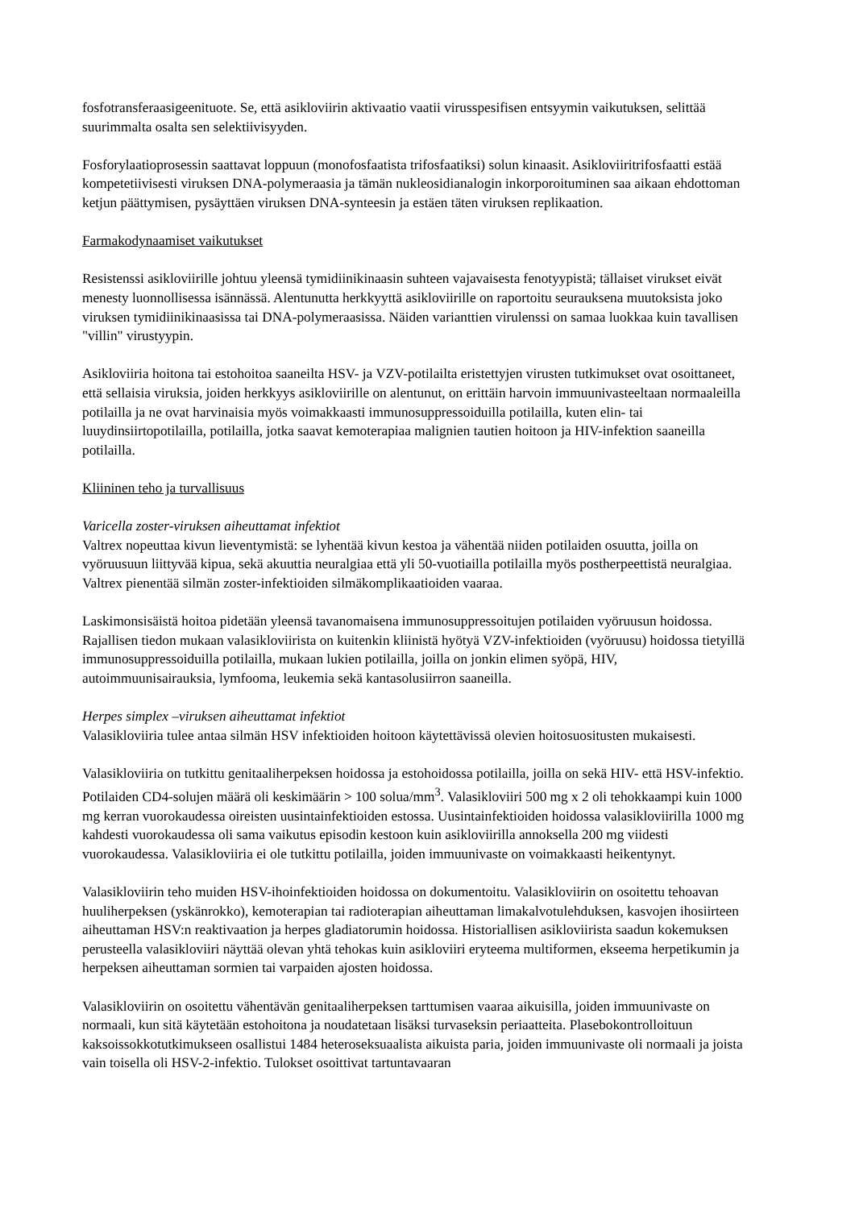fosfotransferaasigeenituote. Se, että asikloviirin aktivaatio vaatii virusspesifisen entsyymin vaikutuksen, selittää suurimmalta osalta sen selektiivisyyden.
Fosforylaatioprosessin saattavat loppuun (monofosfaatista trifosfaatiksi) solun kinaasit. Asikloviiritrifosfaatti estää kompetetiivisesti viruksen DNA-polymeraasia ja tämän nukleosidianalogin inkorporoituminen saa aikaan ehdottoman ketjun päättymisen, pysäyttäen viruksen DNA-synteesin ja estäen täten viruksen replikaation.
Farmakodynaamiset vaikutukset
Resistenssi asikloviirille johtuu yleensä tymidiinikinaasin suhteen vajavaisesta fenotyypistä; tällaiset virukset eivät menesty luonnollisessa isännässä. Alentunutta herkkyyttä asikloviirille on raportoitu seurauksena muutoksista joko viruksen tymidiinikinaasissa tai DNA-polymeraasissa. Näiden varianttien virulenssi on samaa luokkaa kuin tavallisen "villin" virustyypin.
Asikloviiria hoitona tai estohoitoa saaneilta HSV- ja VZV-potilailta eristettyjen virusten tutkimukset ovat osoittaneet, että sellaisia viruksia, joiden herkkyys asikloviirille on alentunut, on erittäin harvoin immuunivasteeltaan normaaleilla potilailla ja ne ovat harvinaisia myös voimakkaasti immunosuppressoiduilla potilailla, kuten elin- tai luuydinsiirtopotilailla, potilailla, jotka saavat kemoterapiaa malignien tautien hoitoon ja HIV-infektion saaneilla potilailla.
Kliininen teho ja turvallisuus
Varicella zoster-viruksen aiheuttamat infektiot
Valtrex nopeuttaa kivun lieventymistä: se lyhentää kivun kestoa ja vähentää niiden potilaiden osuutta, joilla on vyöruusuun liittyvää kipua, sekä akuuttia neuralgiaa että yli 50-vuotiailla potilailla myös postherpeettistä neuralgiaa. Valtrex pienentää silmän zoster-infektioiden silmäkomplikaatioiden vaaraa.
Laskimonsisäistä hoitoa pidetään yleensä tavanomaisena immunosuppressoitujen potilaiden vyöruusun hoidossa. Rajallisen tiedon mukaan valasikloviirista on kuitenkin kliinistä hyötyä VZV-infektioiden (vyöruusu) hoidossa tietyillä immunosuppressoiduilla potilailla, mukaan lukien potilailla, joilla on jonkin elimen syöpä, HIV, autoimmuunisairauksia, lymfooma, leukemia sekä kantasolusiirron saaneilla.
Herpes simplex –viruksen aiheuttamat infektiot
Valasikloviiria tulee antaa silmän HSV infektioiden hoitoon käytettävissä olevien hoitosuositusten mukaisesti.
Valasikloviiria on tutkittu genitaaliherpeksen hoidossa ja estohoidossa potilailla, joilla on sekä HIV- että HSV-infektio. Potilaiden CD4-solujen määrä oli keskimäärin > 100 solua/mm<sup>3</sup>. Valasikloviiri 500 mg x 2 oli tehokkaampi kuin 1000 mg kerran vuorokaudessa oireisten uusintainfektioiden estossa. Uusintainfektioiden hoidossa valasikloviirilla 1000 mg kahdesti vuorokaudessa oli sama vaikutus episodin kestoon kuin asikloviirilla annoksella 200 mg viidesti vuorokaudessa. Valasikloviiria ei ole tutkittu potilailla, joiden immuunivaste on voimakkaasti heikentynyt.
Valasikloviirin teho muiden HSV-ihoinfektioiden hoidossa on dokumentoitu. Valasikloviirin on osoitettu tehoavan huuliherpeksen (yskänrokko), kemoterapian tai radioterapian aiheuttaman limakalvotulehduksen, kasvojen ihosiirteen aiheuttaman HSV:n reaktivaation ja herpes gladiatorumin hoidossa. Historiallisen asikloviirista saadun kokemuksen perusteella valasikloviiri näyttää olevan yhtä tehokas kuin asikloviiri eryteema multiformen, ekseema herpetikumin ja herpeksen aiheuttaman sormien tai varpaiden ajosten hoidossa.
Valasikloviirin on osoitettu vähentävän genitaaliherpeksen tarttumisen vaaraa aikuisilla, joiden immuunivaste on normaali, kun sitä käytetään estohoitona ja noudatetaan lisäksi turvaseksin periaatteita. Plasebokontrolloituun kaksoissokkotutkimukseen osallistui 1484 heteroseksuaalista aikuista paria, joiden immuunivaste oli normaali ja joista vain toisella oli HSV-2-infektio. Tulokset osoittivat tartuntavaaran